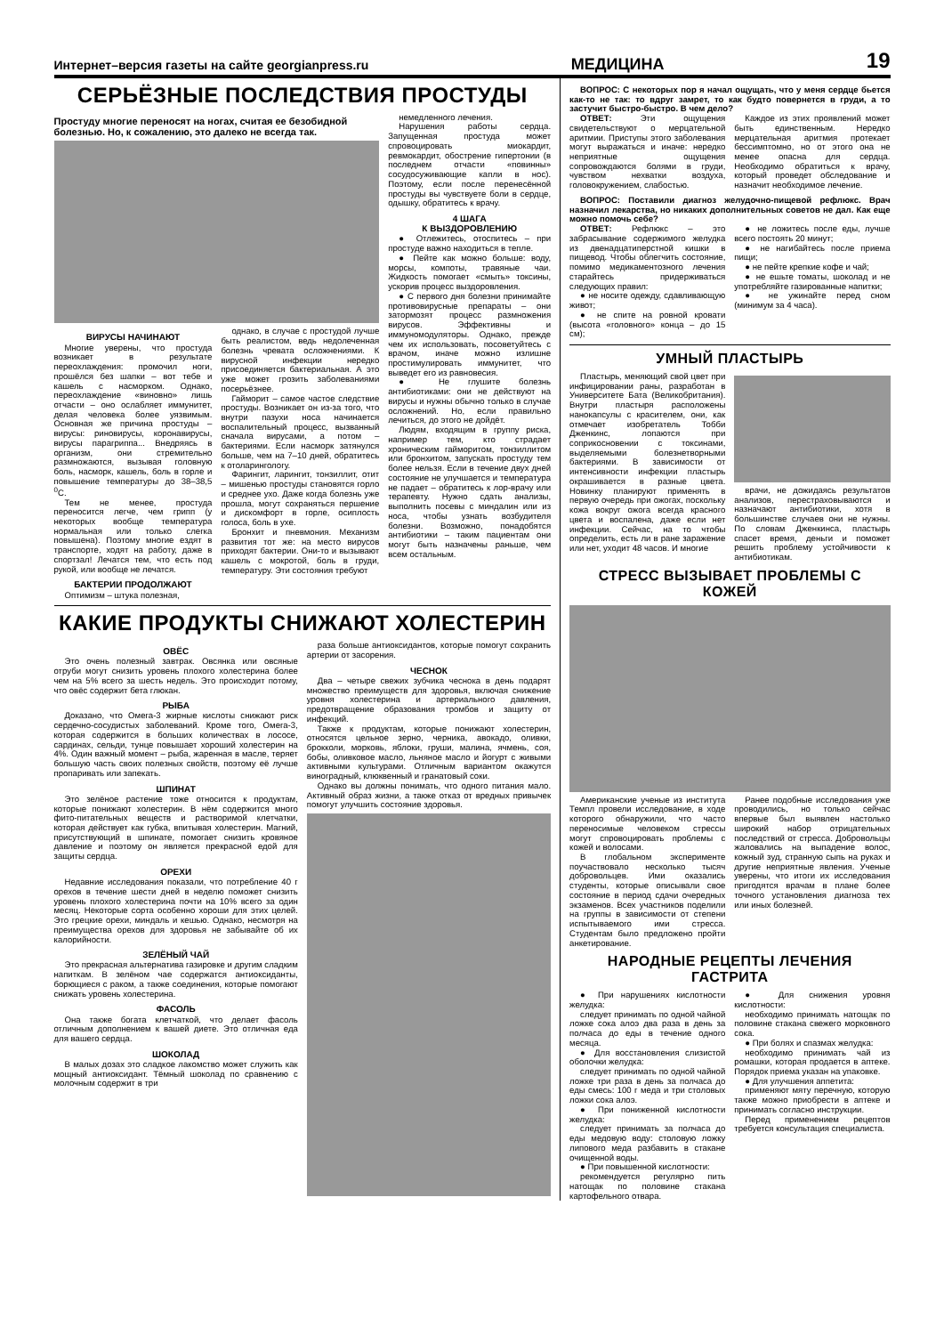Интернет–версия газеты на сайте georgianpress.ru МЕДИЦИНА 19
СЕРЬЁЗНЫЕ ПОСЛЕДСТВИЯ ПРОСТУДЫ
Простуду многие переносят на ногах, считая ее безобидной болезнью. Но, к сожалению, это далеко не всегда так.
ВИРУСЫ НАЧИНАЮТ
Многие уверены, что простуда возникает в результате переохлаждения: промочил ноги, прошёлся без шапки – вот тебе и кашель с насморком. Однако, переохлаждение «виновно» лишь отчасти – оно ослабляет иммунитет, делая человека более уязвимым. Основная же причина простуды – вирусы: риновирусы, коронавирусы, вирусы парагриппа... Внедряясь в организм, они стремительно размножаются, вызывая головную боль, насморк, кашель, боль в горле и повышение температуры до 38–38,5 <sup>0</sup>С.
Тем не менее, простуда переносится легче, чем грипп (у некоторых вообще температура нормальная или только слегка повышена). Поэтому многие ездят в транспорте, ходят на работу, даже в спортзал! Лечатся тем, что есть под рукой, или вообще не лечатся.
БАКТЕРИИ ПРОДОЛЖАЮТ
Оптимизм – штука полезная,
однако, в случае с простудой лучше быть реалистом, ведь недолеченная болезнь чревата осложнениями. К вирусной инфекции нередко присоединяется бактериальная. А это уже может грозить заболеваниями посерьёзнее.
Гайморит – самое частое следствие простуды. Возникает он из-за того, что внутри пазухи носа начинается воспалительный процесс, вызванный сначала вирусами, а потом – бактериями. Если насморк затянулся больше, чем на 7–10 дней, обратитесь к отоларингологу.
Фарингит, ларингит, тонзиллит, отит – мишенью простуды становятся горло и среднее ухо. Даже когда болезнь уже прошла, могут сохраняться першение и дискомфорт в горле, осиплость голоса, боль в ухе.
Бронхит и пневмония. Механизм развития тот же: на место вирусов приходят бактерии. Они-то и вызывают кашель с мокротой, боль в груди, температуру. Эти состояния требуют
немедленного лечения.
Нарушения работы сердца. Запущенная простуда может спровоцировать миокардит, ревмокардит, обострение гипертонии (в последнем отчасти «повинны» сосудосуживающие капли в нос). Поэтому, если после перенесённой простуды вы чувствуете боли в сердце, одышку, обратитесь к врачу.
4 ШАГА
К ВЫЗДОРОВЛЕНИЮ
● Отлежитесь, отоспитесь – при простуде важно находиться в тепле.
● Пейте как можно больше: воду, морсы, компоты, травяные чаи. Жидкость помогает «смыть» токсины, ускорив процесс выздоровления.
● С первого дня болезни принимайте противовирусные препараты – они затормозят процесс размножения вирусов. Эффективны и иммуномодуляторы. Однако, прежде чем их использовать, посоветуйтесь с врачом, иначе можно излишне простимулировать иммунитет, что выведет его из равновесия.
● Не глушите болезнь антибиотиками: они не действуют на вирусы и нужны обычно только в случае осложнений. Но, если правильно лечиться, до этого не дойдёт.
Людям, входящим в группу риска, например тем, кто страдает хроническим гайморитом, тонзиллитом или бронхитом, запускать простуду тем более нельзя. Если в течение двух дней состояние не улучшается и температура не падает – обратитесь к лор-врачу или терапевту. Нужно сдать анализы, выполнить посевы с миндалин или из носа, чтобы узнать возбудителя болезни. Возможно, понадобятся антибиотики – таким пациентам они могут быть назначены раньше, чем всем остальным.
КАКИЕ ПРОДУКТЫ СНИЖАЮТ ХОЛЕСТЕРИН
ОВЁС
Это очень полезный завтрак. Овсянка или овсяные отруби могут снизить уровень плохого холестерина более чем на 5% всего за шесть недель. Это происходит потому, что овёс содержит бета глюкан.
РЫБА
Доказано, что Омега-3 жирные кислоты снижают риск сердечно-сосудистых заболеваний. Кроме того, Омега-3, которая содержится в больших количествах в лососе, сардинах, сельди, тунце повышает хороший холестерин на 4%. Один важный момент – рыба, жаренная в масле, теряет большую часть своих полезных свойств, поэтому её лучше пропаривать или запекать.
ШПИНАТ
Это зелёное растение тоже относится к продуктам, которые понижают холестерин. В нём содержится много фито-питательных веществ и растворимой клетчатки, которая действует как губка, впитывая холестерин. Магний, присутствующий в шпинате, помогает снизить кровяное давление и поэтому он является прекрасной едой для защиты сердца.
ОРЕХИ
Недавние исследования показали, что потребление 40 г орехов в течение шести дней в неделю поможет снизить уровень плохого холестерина почти на 10% всего за один месяц. Некоторые сорта особенно хороши для этих целей. Это грецкие орехи, миндаль и кешью. Однако, несмотря на преимущества орехов для здоровья не забывайте об их калорийности.
ЗЕЛЁНЫЙ ЧАЙ
Это прекрасная альтернатива газировке и другим сладким напиткам. В зелёном чае содержатся антиоксиданты, борющиеся с раком, а также соединения, которые помогают снижать уровень холестерина.
ФАСОЛЬ
Она также богата клетчаткой, что делает фасоль отличным дополнением к вашей диете. Это отличная еда для вашего сердца.
ШОКОЛАД
В малых дозах это сладкое лакомство может служить как мощный антиоксидант. Тёмный шоколад по сравнению с молочным содержит в три
раза больше антиоксидантов, которые помогут сохранить артерии от засорения.
ЧЕСНОК
Два – четыре свежих зубчика чеснока в день подарят множество преимуществ для здоровья, включая снижение уровня холестерина и артериального давления, предотвращение образования тромбов и защиту от инфекций.
Также к продуктам, которые понижают холестерин, относятся цельное зерно, черника, авокадо, оливки, брокколи, морковь, яблоки, груши, малина, ячмень, соя, бобы, оливковое масло, льняное масло и йогурт с живыми активными культурами. Отличным вариантом окажутся виноградный, клюквенный и гранатовый соки.
Однако вы должны понимать, что одного питания мало. Активный образ жизни, а также отказ от вредных привычек помогут улучшить состояние здоровья.
ВОПРОС: С некоторых пор я начал ощущать, что у меня сердце бьется как-то не так: то вдруг замрет, то как будто повернется в груди, а то застучит быстро-быстро. В чем дело?
ОТВЕТ: Эти ощущения свидетельствуют о мерцательной аритмии. Приступы этого заболевания могут выражаться и иначе: нередко неприятные ощущения сопровождаются болями в груди, чувством нехватки воздуха, головокружением, слабостью.
Каждое из этих проявлений может быть единственным. Нередко мерцательная аритмия протекает бессимптомно, но от этого она не менее опасна для сердца. Необходимо обратиться к врачу, который проведет обследование и назначит необходимое лечение.
ВОПРОС: Поставили диагноз желудочно-пищевой рефлюкс. Врач назначил лекарства, но никаких дополнительных советов не дал. Как еще можно помочь себе?
ОТВЕТ: Рефлюкс – это забрасывание содержимого желудка из двенадцатиперстной кишки в пищевод. Чтобы облегчить состояние, помимо медикаментозного лечения старайтесь придерживаться следующих правил:
● не носите одежду, сдавливающую живот;
● не спите на ровной кровати (высота «головного» конца – до 15 см);
● не ложитесь после еды, лучше всего постоять 20 минут;
● не нагибайтесь после приема пищи;
● не пейте крепкие кофе и чай;
● не ешьте томаты, шоколад и не употребляйте газированные напитки;
● не ужинайте перед сном (минимум за 4 часа).
УМНЫЙ ПЛАСТЫРЬ
Пластырь, меняющий свой цвет при инфицировании раны, разработан в Университете Бата (Великобритания). Внутри пластыря расположены нанокапсулы с красителем, они, как отмечает изобретатель Тобби Дженкинс, лопаются при соприкосновении с токсинами, выделяемыми болезнетворными бактериями. В зависимости от интенсивности инфекции пластырь окрашивается в разные цвета. Новинку планируют применять в первую очередь при ожогах, поскольку кожа вокруг ожога всегда красного цвета и воспалена, даже если нет инфекции. Сейчас, на то чтобы определить, есть ли в ране заражение или нет, уходит 48 часов. И многие
врачи, не дожидаясь результатов анализов, перестраховываются и назначают антибиотики, хотя в большинстве случаев они не нужны. По словам Дженкинса, пластырь спасет время, деньги и поможет решить проблему устойчивости к антибиотикам.
СТРЕСС ВЫЗЫВАЕТ ПРОБЛЕМЫ С КОЖЕЙ
Американские ученые из института Темпл провели исследование, в ходе которого обнаружили, что часто переносимые человеком стрессы могут спровоцировать проблемы с кожей и волосами.
В глобальном эксперименте поучаствовало несколько тысяч добровольцев. Ими оказались студенты, которые описывали свое состояние в период сдачи очередных экзаменов. Всех участников поделили на группы в зависимости от степени испытываемого ими стресса. Студентам было предложено пройти анкетирование.
Ранее подобные исследования уже проводились, но только сейчас впервые был выявлен настолько широкий набор отрицательных последствий от стресса. Добровольцы жаловались на выпадение волос, кожный зуд, странную сыпь на руках и другие неприятные явления. Ученые уверены, что итоги их исследования пригодятся врачам в плане более точного установления диагноза тех или иных болезней.
НАРОДНЫЕ РЕЦЕПТЫ ЛЕЧЕНИЯ ГАСТРИТА
● При нарушениях кислотности желудка:
следует принимать по одной чайной ложке сока алоэ два раза в день за полчаса до еды в течение одного месяца.
● Для восстановления слизистой оболочки желудка:
следует принимать по одной чайной ложке три раза в день за полчаса до еды смесь: 100 г меда и три столовых ложки сока алоэ.
● При пониженной кислотности желудка:
следует принимать за полчаса до еды медовую воду: столовую ложку липового меда разбавить в стакане очищенной воды.
● При повышенной кислотности:
рекомендуется регулярно пить натощак по половине стакана картофельного отвара.
● Для снижения уровня кислотности:
необходимо принимать натощак по половине стакана свежего морковного сока.
● При болях и спазмах желудка:
необходимо принимать чай из ромашки, которая продается в аптеке. Порядок приема указан на упаковке.
● Для улучшения аппетита:
применяют мяту перечную, которую также можно приобрести в аптеке и принимать согласно инструкции.
Перед применением рецептов требуется консультация специалиста.